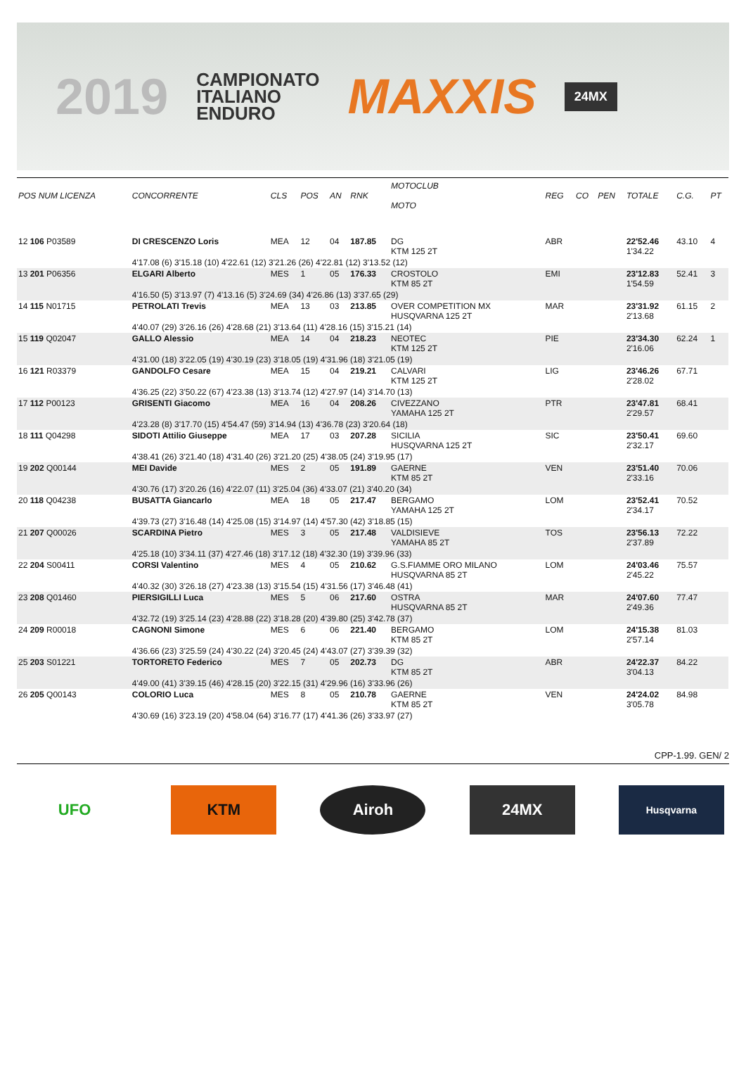2019
CAMPIONATO
ITALIANO
ENDURO
MAXXIS
24MX
| POS NUM LICENZA | CONCORRENTE | CLS | POS | AN | RNK | MOTOCLUB MOTO | REG | CO | PEN | TOTALE | C.G. | PT |
| --- | --- | --- | --- | --- | --- | --- | --- | --- | --- | --- | --- | --- |
| 12 106 P03589 | DI CRESCENZO Loris | MEA | 12 | 04 | 187.85 | DG KTM 125 2T | ABR | | | 22'52.46 1'34.22 | 43.10 | 4 |
| | 4'17.08 (6) 3'15.18 (10) 4'22.61 (12) 3'21.26 (26) 4'22.81 (12) 3'13.52 (12) | | | | | | | | | | | |
| 13 201 P06356 | ELGARI Alberto | MES | 1 | 05 | 176.33 | CROSTOLO KTM 85 2T | EMI | | | 23'12.83 1'54.59 | 52.41 | 3 |
| | 4'16.50 (5) 3'13.97 (7) 4'13.16 (5) 3'24.69 (34) 4'26.86 (13) 3'37.65 (29) | | | | | | | | | | | |
| 14 115 N01715 | PETROLATI Trevis | MEA | 13 | 03 | 213.85 | OVER COMPETITION MX HUSQVARNA 125 2T | MAR | | | 23'31.92 2'13.68 | 61.15 | 2 |
| | 4'40.07 (29) 3'26.16 (26) 4'28.68 (21) 3'13.64 (11) 4'28.16 (15) 3'15.21 (14) | | | | | | | | | | | |
| 15 119 Q02047 | GALLO Alessio | MEA | 14 | 04 | 218.23 | NEOTEC KTM 125 2T | PIE | | | 23'34.30 2'16.06 | 62.24 | 1 |
| | 4'31.00 (18) 3'22.05 (19) 4'30.19 (23) 3'18.05 (19) 4'31.96 (18) 3'21.05 (19) | | | | | | | | | | | |
| 16 121 R03379 | GANDOLFO Cesare | MEA | 15 | 04 | 219.21 | CALVARI KTM 125 2T | LIG | | | 23'46.26 2'28.02 | 67.71 | |
| | 4'36.25 (22) 3'50.22 (67) 4'23.38 (13) 3'13.74 (12) 4'27.97 (14) 3'14.70 (13) | | | | | | | | | | | |
| 17 112 P00123 | GRISENTI Giacomo | MEA | 16 | 04 | 208.26 | CIVEZZANO YAMAHA 125 2T | PTR | | | 23'47.81 2'29.57 | 68.41 | |
| | 4'23.28 (8) 3'17.70 (15) 4'54.47 (59) 3'14.94 (13) 4'36.78 (23) 3'20.64 (18) | | | | | | | | | | | |
| 18 111 Q04298 | SIDOTI Attilio Giuseppe | MEA | 17 | 03 | 207.28 | SICILIA HUSQVARNA 125 2T | SIC | | | 23'50.41 2'32.17 | 69.60 | |
| | 4'38.41 (26) 3'21.40 (18) 4'31.40 (26) 3'21.20 (25) 4'38.05 (24) 3'19.95 (17) | | | | | | | | | | | |
| 19 202 Q00144 | MEI Davide | MES | 2 | 05 | 191.89 | GAERNE KTM 85 2T | VEN | | | 23'51.40 2'33.16 | 70.06 | |
| | 4'30.76 (17) 3'20.26 (16) 4'22.07 (11) 3'25.04 (36) 4'33.07 (21) 3'40.20 (34) | | | | | | | | | | | |
| 20 118 Q04238 | BUSATTA Giancarlo | MEA | 18 | 05 | 217.47 | BERGAMO YAMAHA 125 2T | LOM | | | 23'52.41 2'34.17 | 70.52 | |
| | 4'39.73 (27) 3'16.48 (14) 4'25.08 (15) 3'14.97 (14) 4'57.30 (42) 3'18.85 (15) | | | | | | | | | | | |
| 21 207 Q00026 | SCARDINA Pietro | MES | 3 | 05 | 217.48 | VALDISIEVE YAMAHA 85 2T | TOS | | | 23'56.13 2'37.89 | 72.22 | |
| | 4'25.18 (10) 3'34.11 (37) 4'27.46 (18) 3'17.12 (18) 4'32.30 (19) 3'39.96 (33) | | | | | | | | | | | |
| 22 204 S00411 | CORSI Valentino | MES | 4 | 05 | 210.62 | G.S.FIAMME ORO MILANO HUSQVARNA 85 2T | LOM | | | 24'03.46 2'45.22 | 75.57 | |
| | 4'40.32 (30) 3'26.18 (27) 4'23.38 (13) 3'15.54 (15) 4'31.56 (17) 3'46.48 (41) | | | | | | | | | | | |
| 23 208 Q01460 | PIERSIGILLI Luca | MES | 5 | 06 | 217.60 | OSTRA HUSQVARNA 85 2T | MAR | | | 24'07.60 2'49.36 | 77.47 | |
| | 4'32.72 (19) 3'25.14 (23) 4'28.88 (22) 3'18.28 (20) 4'39.80 (25) 3'42.78 (37) | | | | | | | | | | | |
| 24 209 R00018 | CAGNONI Simone | MES | 6 | 06 | 221.40 | BERGAMO KTM 85 2T | LOM | | | 24'15.38 2'57.14 | 81.03 | |
| | 4'36.66 (23) 3'25.59 (24) 4'30.22 (24) 3'20.45 (24) 4'43.07 (27) 3'39.39 (32) | | | | | | | | | | | |
| 25 203 S01221 | TORTORETO Federico | MES | 7 | 05 | 202.73 | DG KTM 85 2T | ABR | | | 24'22.37 3'04.13 | 84.22 | |
| | 4'49.00 (41) 3'39.15 (46) 4'28.15 (20) 3'22.15 (31) 4'29.96 (16) 3'33.96 (26) | | | | | | | | | | | |
| 26 205 Q00143 | COLORIO Luca | MES | 8 | 05 | 210.78 | GAERNE KTM 85 2T | VEN | | | 24'24.02 3'05.78 | 84.98 | |
| | 4'30.69 (16) 3'23.19 (20) 4'58.04 (64) 3'16.77 (17) 4'41.36 (26) 3'33.97 (27) | | | | | | | | | | | |
CPP-1.99. GEN/ 2
UFO KTM Airoh 24MX
Husqvarna